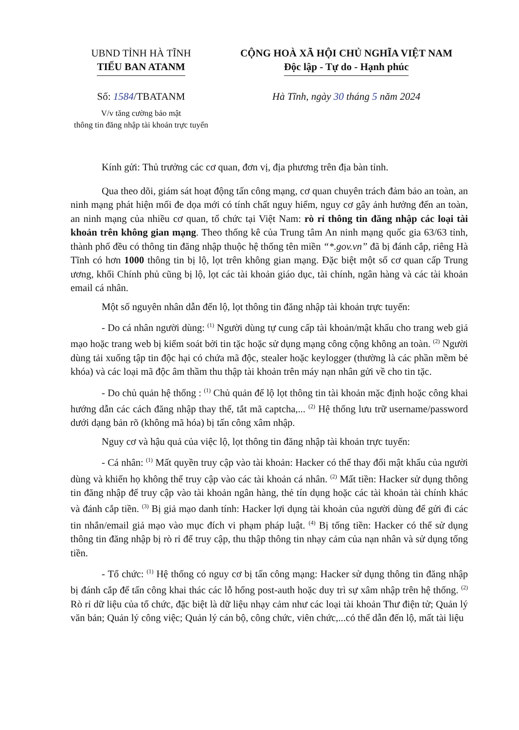UBND TỈNH HÀ TĨNH
TIỂU BAN ATANM
CỘNG HOÀ XÃ HỘI CHỦ NGHĨA VIỆT NAM
Độc lập - Tự do - Hạnh phúc
Số: 1584/TBATANM
V/v tăng cường bảo mật
thông tin đăng nhập tài khoản trực tuyến
Hà Tĩnh, ngày 30 tháng 5 năm 2024
Kính gửi: Thủ trưởng các cơ quan, đơn vị, địa phương trên địa bàn tỉnh.
Qua theo dõi, giám sát hoạt động tấn công mạng, cơ quan chuyên trách đảm bảo an toàn, an ninh mạng phát hiện mối đe dọa mới có tính chất nguy hiểm, nguy cơ gây ảnh hưởng đến an toàn, an ninh mạng của nhiều cơ quan, tổ chức tại Việt Nam: rò rỉ thông tin đăng nhập các loại tài khoản trên không gian mạng. Theo thống kê của Trung tâm An ninh mạng quốc gia 63/63 tỉnh, thành phố đều có thông tin đăng nhập thuộc hệ thống tên miền “*.gov.vn” đã bị đánh cắp, riêng Hà Tĩnh có hơn 1000 thông tin bị lộ, lọt trên không gian mạng. Đặc biệt một số cơ quan cấp Trung ương, khối Chính phủ cũng bị lộ, lọt các tài khoản giáo dục, tài chính, ngân hàng và các tài khoản email cá nhân.
Một số nguyên nhân dẫn đến lộ, lọt thông tin đăng nhập tài khoản trực tuyến:
- Do cá nhân người dùng: <sup>(1)</sup> Người dùng tự cung cấp tài khoản/mật khẩu cho trang web giả mạo hoặc trang web bị kiểm soát bởi tin tặc hoặc sử dụng mạng công cộng không an toàn. <sup>(2)</sup> Người dùng tải xuống tập tin độc hại có chứa mã độc, stealer hoặc keylogger (thường là các phần mềm bẻ khóa) và các loại mã độc âm thầm thu thập tài khoản trên máy nạn nhân gửi về cho tin tặc.
- Do chủ quản hệ thống : <sup>(1)</sup> Chủ quản để lộ lọt thông tin tài khoản mặc định hoặc công khai hướng dẫn các cách đăng nhập thay thế, tắt mã captcha,... <sup>(2)</sup> Hệ thống lưu trữ username/password dưới dạng bản rõ (không mã hóa) bị tấn công xâm nhập.
Nguy cơ và hậu quả của việc lộ, lọt thông tin đăng nhập tài khoản trực tuyến:
- Cá nhân: <sup>(1)</sup> Mất quyền truy cập vào tài khoản: Hacker có thể thay đổi mật khẩu của người dùng và khiến họ không thể truy cập vào các tài khoản cá nhân. <sup>(2)</sup> Mất tiền: Hacker sử dụng thông tin đăng nhập để truy cập vào tài khoản ngân hàng, thẻ tín dụng hoặc các tài khoản tài chính khác và đánh cắp tiền. <sup>(3)</sup> Bị giả mạo danh tính: Hacker lợi dụng tài khoản của người dùng để gửi đi các tin nhắn/email giả mạo vào mục đích vi phạm pháp luật. <sup>(4)</sup> Bị tống tiền: Hacker có thể sử dụng thông tin đăng nhập bị rò rỉ để truy cập, thu thập thông tin nhạy cảm của nạn nhân và sử dụng tống tiền.
- Tổ chức: <sup>(1)</sup> Hệ thống có nguy cơ bị tấn công mạng: Hacker sử dụng thông tin đăng nhập bị đánh cắp để tấn công khai thác các lỗ hổng post-auth hoặc duy trì sự xâm nhập trên hệ thống. <sup>(2)</sup> Rò rỉ dữ liệu của tổ chức, đặc biệt là dữ liệu nhạy cảm như các loại tài khoản Thư điện tử; Quản lý văn bản; Quản lý công việc; Quản lý cán bộ, công chức, viên chức,...có thể dẫn đến lộ, mất tài liệu